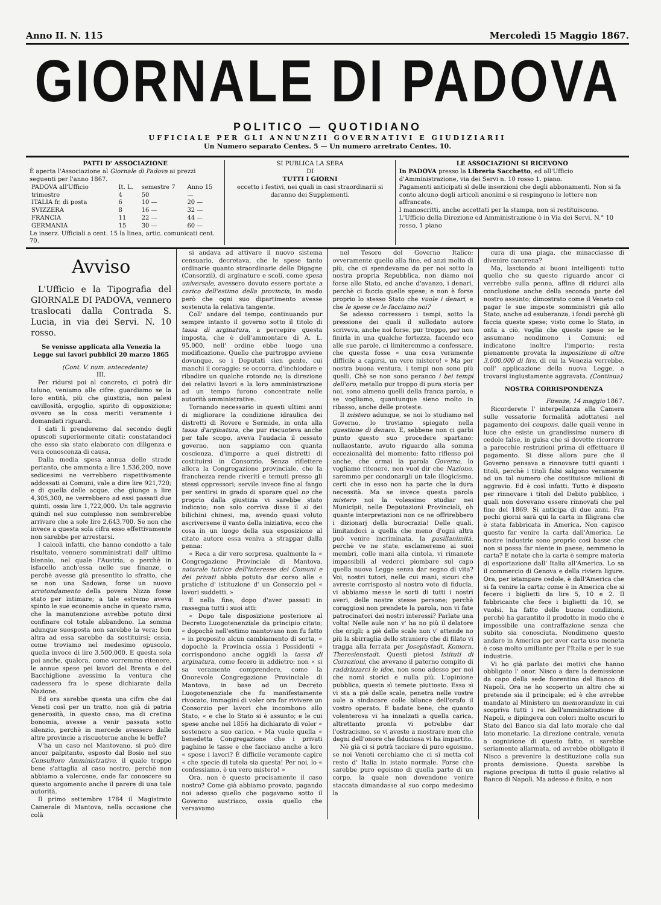Anno II. N. 115 Mercoledì 15 Maggio 1867.
GIORNALE DI PADOVA
POLITICO — QUOTIDIANO
UFFICIALE PER GLI ANNUNZII GOVERNATIVI E GIUDIZIARII
Un Numero separato Centes. 5 — Un numero arretrato Centes. 10.
PATTI D' ASSOCIAZIONE
È aperta l'Associazione al Giornale di Padova ai prezzi seguenti per l'anno 1867.
| PADOVA all'Ufficio trimestre | It. L. 4 | semestre 7 50 | Anno 15 — |
| ITALIA fr. di posta | 6 | 10 — | 20 — |
| SVIZZERA | 8 | 16 — | 32 — |
| FRANCIA | 11 | 22 — | 44 — |
| GERMANIA | 15 | 30 — | 60 — |
Le inserz. Ufficiali a cent. 15 la linea, artic. comunicati cent. 70.
SI PUBLICA LA SERA
DI
TUTTI I GIORNI
eccetto i festivi, nei quali in casi straordinarii si daranno dei Supplementi.
LE ASSOCIAZIONI SI RICEVONO
In PADOVA presso la Libreria Sacchetto, ed all'Ufficio d'Amministrazione, via dei Servi n. 10 rosso 1. piano.
Pagamenti anticipati sì delle inserzioni che degli abbonamenti. Non si fa conto alcuno degli articoli anonimi e si respingono le lettere non affrancate.
I manoscritti, anche accettati per la stampa, non si restituiscono.
L'Ufficio della Direzione ed Amministrazione è in Via dei Servi, N.° 10 rosso, 1 piano
Avviso
L'Ufficio e la Tipografia del GIORNALE DI PADOVA, vennero traslocati dalla Contrada S. Lucia, in via dei Servi. N. 10 rosso.
Se venisse applicata alla Venezia la Legge sui lavori pubblici 20 marzo 1865
(Cont. V. num. antecedente)
III.
Per ridursi poi al concreto, ci potrà dir taluno, veniamo alle cifre: guardiamo se la loro entità, più che giustizia, non palesi cavillosità, orgoglio, spirito di opposizione; ovvero se la cosa meriti veramente i domandati riguardi.
I dati li prenderemo dal secondo degli opuscoli superiormente citati; constatandoci che esso sia stato elaborato con diligenza e vera conoscenza di causa.
Dalla media spesa annua delle strade pertanto, che ammonta a lire 1,536,200, nove sedicesimi ne verrebbero rispettivamente addossati ai Comuni, vale a dire lire 921,720; e di quella delle acque, che giunge a lire 4,305,300, ne verrebbero ad essi passati due quinti, ossia lire 1,722,000. Un tale aggravio quindi nel suo complesso non sembrerebbe arrivare che a sole lire 2,643,700. Se non che invece a questa sola cifra esso effettivamente non sarebbe per arrestarsi.
I calcoli infatti, che hanno condotto a tale risultato, vennero somministrati dall' ultimo biennio, nel quale l'Austria, o perchè in isfacello anch'essa nelle sue finanze, o perchè avesse già presentito lo sfratto, che se non una Sadowa, forse un nuovo arrotondamento della povera Nizza fosse stato per intimare; a tale estremo aveva spinto le sue economie anche in questo ramo, che la manutenzione avrebbe potuto dirsi confinare col totale abbandono. La somma adunque suesposta non sarebbe la vera: ben altra ad essa sarebbe da sostituirsi; ossia, come troviamo nel medesimo opuscolo, quella invece di lire 3,500,000. E questa sola poi anche, qualora, come vorremmo ritenere, le annue spese pei lavori del Brenta e del Bacchiglione avessimo la ventura che cadessero fra le spese dichiarate dalla Nazione.
Ed ora sarebbe questa una cifra che dai Veneti così per un tratto, non già di patria generosità, in questo caso, ma di cretina bonomia, avesse a venir passata sotto silenzio, perchè in mercede avessero dalle altre provincie a riscuoterne anche le beffe?
V'ha un caso nel Mantovano, si può dire ancor palpitante, esposto dal Bosio nel suo Consultore Amministrativo, il quale troppo bene s'attaglia al caso nostro, perchè non abbiamo a valercene, onde far conoscere su questo argomento anche il parere di una tale autorità.
Il primo settembre 1784 il Magistrato Camerale di Mantova, nella occasione che colà
si andava ad attivare il nuovo sistema censuario, decretava, che le spese tanto ordinarie quanto straordinarie delle Digagne (Consorzii), di arginature e scoli, come spesa universale, avessero dovuto essere portate a carico dell'estimo della provincia, in modo però che ogni suo dipartimento avesse sostenuta la relativa tangente.
Coll' andare del tempo, continuando pur sempre intanto il governo sotto il titolo di tassa di arginatura, a percepire questa imposta, che è dell'ammontare di A. L. 95,000, nell' ordine ebbe luogo una modificazione. Quello che purtroppo avviene dovunque, se i Deputati sien gente, cui manchi il coraggio; se occorra, d'inchiodare e ribadire un qualche rotondo no; la direzione dei relativi lavori e la loro amministrazione ad un tempo furono concentrate nelle autorità amministrative.
Tornando necessario in questi ultimi anni di migliorare la condizione idraulica dei distretti di Rovere e Sermide, in onta alla tassa d'arginatura, che pur riscuoteva anche per tale scopo, aveva l'audacia il cessato governo, non sappiamo con quanta coscienza, d'imporre a quei distretti di costituirsi in Consorzio. Senza riflettere allora la Congregazione provinciale, che la franchezza rende riveriti e temuti presso gli stessi oppressori; servile invece fino al fango per sentirsi in grado di sparare quel no che proprio dalla giustizia vi sarebbe stato indicato; non solo corriva disse il sì dei bilichini chinesi, ma, avendo quasi voluto ascriversene il vanto della iniziativa, ecco che cosa in un luogo della sua esposizione al citato autore essa veniva a strappar dalla penna:
« Reca a dir vero sorpresa, qualmente la « Congregazione Provinciale di Mantova, naturale tutrice dell'interesse dei Comuni e dei privati abbia potuto dar corso alle « pratiche d' istituzione d' un Consorzio pei « lavori suddetti. »
E nella fine, dopo d'aver passati in rassegna tutti i suoi atti:
« Dopo tale disposizione posteriore al Decreto Luogotenenziale da principio citato; « dopochè nell'estimo mantovano non fu fatto « in proposito alcun cambiamento di sorta, « dopochè la Provincia ossia i Possidenti « corrispondono anche oggidì la tassa di arginatura, come fecero in addietro: non « si sa veramente comprendere, come la Onorevole Congregazione Provinciale di Mantova, in base ad un Decreto Luogotenenziale che fu manifestamente rivocato, immagini di voler ora far rivivere un Consorzio per lavori che incombono allo Stato, « e che lo Stato si è assunto; e le cui spese anche nel 1856 ha dichiarato di voler « sostenere a suo carico. » Ma vuole quella « benedetta Congregazione che i privati paghino le tasse e che facciano anche a loro « spese i lavori? È difficile veramente capire « che specie di tutela sia questa! Per noi, lo « confessiamo, è un vero mistero! »
Ora, non è questo precisamente il caso nostro? Come già abbiamo provato, pagando noi adesso quello che pagavamo sotto il Governo austriaco, ossia quello che versavamo
nel Tesoro del Governo Italico; ovveramente quello alla fine, ed anzi molto di più, che ci spendevamo da per noi sotto la nostra propria Repubblica, non diamo noi forse allo Stato, ed anche d'avanzo, i denari, perchè ci faccia quelle spese; e non è forse proprio lo stesso Stato che vuole i denari, e che le spese ce le facciamo noi?
Se adesso corressero i tempi, sotto la pressione dei quali il sullodato autore scriveva, anche noi forse, pur troppo, per non finirla in una qualche fortezza, facendo eco alle sue parole, ci limiteremmo a confessare, che questa fosse « una cosa veramente difficile a capirsi, un vero mistero! » Ma per nostra buona ventura, i tempi non sono più quelli. Chè se non sono peranco i bei tempi dell'oro, metallo pur troppo di pura storia per noi, sono almeno quelli della franca parola, e se vogliamo, quantunque sieno molto in ribasso, anche delle proteste.
Il mistero adunque, se noi lo studiamo nel Governo, lo troviamo spiegato nella questione di denaro. E, sebbene non ci garbi punto questo suo procedere spartano; nullaostante, avuto riguardo alla somma eccezionalità del momento; fatto riflesso poi anche, che ormai la parola Governo, lo vogliamo ritenere, non vuol dir che Nazione, saremmo per condonargli un tale illogicismo, certi che in esso non ha parte che la dura necessità. Ma se invece questa parola mistero noi la volessimo studiar nei Municipii, nelle Deputazioni Provinciali, oh quante interpretazioni non ce ne offrirebbero i dizionarj della burocrazia! Delle quali, limitandoci a quella che meno d'ogni altra può venire incriminata, la pusillanimità, perchè ve ne state, esclameremo ai suoi membri, colle mani alla cintola, vi rimanete impassibili al vederci piombare sul capo quella nuova Legge senza dar segno di vita? Voi, nostri tutori, nelle cui mani, sicuri che avreste corrisposto al nostro voto di fiducia, vi abbiamo messe le sorti di tutti i nostri averi, delle nostre stesse persone; perchè coraggiosi non prendete la parola, non vi fate patrocinatori dei nostri interessi? Parlate una volta! Nelle aule non v' ha no più il delatore che origli; a piè delle scale non v' attende no più la sbirraglia dello straniero che di filato vi tragga alla ferrata per Josephstadt, Komorn, Theresienstadt. Questi pietosi Istituti di Correzioni, che avevano il paterno compito di raddrizzarci le idee, non sono adesso per noi che nomi storici e nulla più. L'opinione pubblica, questa sì temete piuttosto. Essa sì vi sta a piè delle scale, penetra nelle vostre aule a sindacare colle bilance dell'orafo il vostro operato. E badate bene, che quanto volenterosa vi ha innalzati a quella carica, altrettanto pronta vi potrebbe dar l'ostracismo, se vi aveste a mostrare men che degni dell'onore che fiduciosa vi ha impartito.
Nè già ci si potrà tacciare di puro egoismo, se noi Veneti cerchiamo che ci si metta col resto d' Italia in istato normale. Forse che sarebbe puro egoismo di quella parte di un corpo, la quale non dovendone venire staccata dimandasse al suo corpo medesimo la
cura di una piaga, che minacciasse di divenire cancrena?
Ma, lasciando ai buoni intelligenti tutto quello che su questo riguardo ancor ci verrebbe sulla penna, affine di ridurci alla conclusione anche della seconda parte del nostro assunto; dimostrato come il Veneto col pagar le sue imposte somministri già allo Stato, anche ad esuberanza, i fondi perchè gli faccia queste spese; visto come lo Stato, in onta a ciò, voglia che queste spese se le assumano nondimeno i Comuni; ed indicatone inoltre l'importo; resta pienamente provata la imposizione di oltre 3,000,000 di lire, di cui la Venezia verrebbe, coll' applicazione della nuova Legge, a trovarsi ingiustamente aggravata. (Continua)
NOSTRA CORRISPONDENZA
Firenze, 14 maggio 1867.
Ricorderete l' interpellanza alla Camera sulle vessatorie formalità adottatesi nel pagamento dei coupons, dalle quali venne in luce che esiste un grandissimo numero di cedole false, in guisa che si dovette ricorrere a parecchie restrizioni prima di effettuare il pagamento. Si disse allora pure che il Governo pensava a rinnovare tutti quanti i titoli, perchè i titoli falsi salgono veramente ad un tal numero che costituisce milioni di aggravio. Ed è così infatti. Tutto è disposto per rinnovare i titoli del Debito pubblico, i quali non dovevano essere rinnovati che pel fine del 1869. Si anticipa di due anni. Fra pochi giorni sarà qui la carta in filigrana che è stata fabbricata in America. Non capisco questo far venire la carta dall'America. Le nostre industrie sono proprio così basse che non si possa far niente in paese, nemmeno la carta? E notate che la carta è sempre materia di esportazione dall' Italia all'America. Lo sa il commercio di Genova e della riviera ligure. Ora, per istampare cedole, è dall'America che si fa venire la carta; come è in America che si fecero i biglietti da lire 5, 10 e 2. Il fabbricante che fece i biglietti da 10, se vuolsi, ha fatto delle buone condizioni, perchè ha garantito il prodotto in modo che è impossibile una contraffazione senza che subito sia conosciuta. Nondimeno questo andare in America per aver carta uso moneta è cosa molto umiliante per l'Italia e per le sue industrie.
Vi ho già parlato dei motivi che hanno obbligato l' onor. Nisco a dare la demissione da capo della sede fiorentina del Banco di Napoli. Ora ne ho scoperto un altro che si pretende sia il principale; ed è che avrebbe mandato al Ministero un memorandum in cui scopriva tutti i rei dell'amministrazione di Napoli, e dipingeva con colori molto oscuri lo Stato del Banco sia dal lato morale che dal lato monetario. La direzione centrale, venuta a cognizione di questo fatto, si sarebbe seriamente allarmata, ed avrebbe obbligato il Nisco a prevenire la destituzione colla sua pronta demissione. Questa sarebbe la ragione precipua di tutto il guaio relativo al Banco di Napoli. Ma adesso è finito, e non